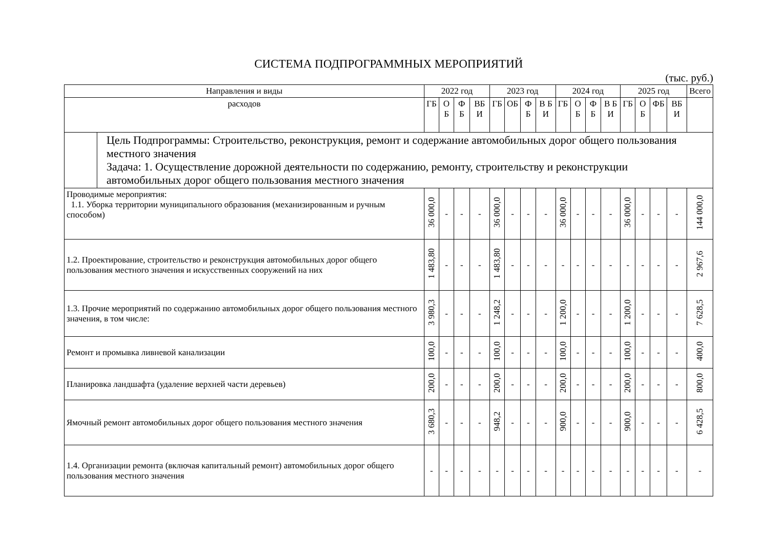СИСТЕМА ПОДПРОГРАММНЫХ МЕРОПРИЯТИЙ
(тыс. руб.)
| Направления и виды | | 2022 год | | | | 2023 год | | | | 2024 год | | | | 2025 год | | | | Всего |
| --- | --- | --- | --- | --- | --- | --- | --- | --- | --- | --- | --- | --- | --- | --- | --- | --- | --- | --- |
| расходов | | ГБ | О Б | Ф Б | ВБ И | ГБ | ОБ | Ф Б | В Б И | ГБ | О Б | Ф Б | В Б И | ГБ | О Б | ФБ | ВБ И | |
| | Цель Подпрограммы: Строительство, реконструкция, ремонт и содержание автомобильных дорог общего пользования местного значения Задача: 1. Осуществление дорожной деятельности по содержанию, ремонту, строительству и реконструкции автомобильных дорог общего пользования местного значения | | | | | | | | | | | | | | | | | |
| Проводимые мероприятия: 1.1. Уборка территории муниципального образования (механизированным и ручным способом) | | 36 000,0 | - | - | - | 36 000,0 | - | - | - | 36 000,0 | - | - | - | 36 000,0 | - | - | - | 144 000,0 |
| 1.2. Проектирование, строительство и реконструкция автомобильных дорог общего пользования местного значения и искусственных сооружений на них | | 1 483,80 | - | - | - | 1 483,80 | - | - | - | - | - | - | - | - | - | - | - | 2 967,6 |
| 1.3. Прочие мероприятий по содержанию автомобильных дорог общего пользования местного значения, в том числе: | | 3 980,3 | - | - | - | 1 248,2 | - | - | - | 1 200,0 | - | - | - | 1 200,0 | - | - | - | 7 628,5 |
| Ремонт и промывка ливневой канализации | | 100,0 | - | - | - | 100,0 | - | - | - | 100,0 | - | - | - | 100,0 | - | - | - | 400,0 |
| Планировка ландшафта (удаление верхней части деревьев) | | 200,0 | - | - | - | 200,0 | - | - | - | 200,0 | - | - | - | 200,0 | - | - | - | 800,0 |
| Ямочный ремонт автомобильных дорог общего пользования местного значения | | 3 680,3 | - | - | - | 948,2 | - | - | - | 900,0 | - | - | - | 900,0 | - | - | - | 6 428,5 |
| 1.4. Организации ремонта (включая капитальный ремонт) автомобильных дорог общего пользования местного значения | | - | - | - | - | - | - | - | - | - | - | - | - | - | - | - | - | - |